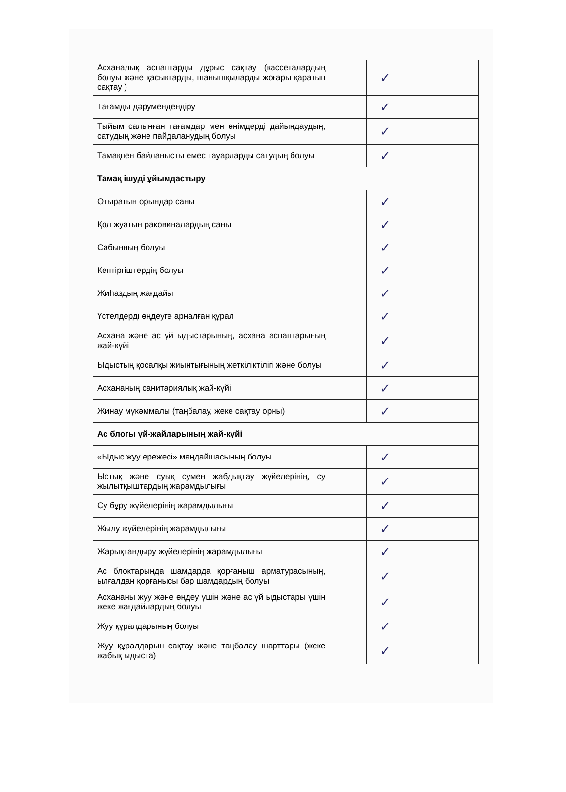| Асханалық аспаптарды дұрыс сақтау (кассеталардың болуы және қасықтарды, шанышқыларды жоғары қаратып сақтау ) | | ✓ | | |
| Тағамды дәрумендендіру | | ✓ | | |
| Тыйым салынған тағамдар мен өнімдерді дайындаудың, сатудың және пайдаланудың болуы | | ✓ | | |
| Тамақпен байланысты емес тауарларды сатудың болуы | | ✓ | | |
| Тамақ ішуді ұйымдастыру | | | | |
| Отыратын орындар саны | | ✓ | | |
| Қол жуатын раковиналардың саны | | ✓ | | |
| Сабынның болуы | | ✓ | | |
| Кептіргіштердің болуы | | ✓ | | |
| Жиһаздың жағдайы | | ✓ | | |
| Үстелдерді өңдеуге арналған құрал | | ✓ | | |
| Асхана және ас үй ыдыстарының, асхана аспаптарының жай-күйі | | ✓ | | |
| Ыдыстың қосалқы жиынтығының жеткіліктілігі және болуы | | ✓ | | |
| Асхананың санитариялық жай-күйі | | ✓ | | |
| Жинау мүкәммалы (таңбалау, жеке сақтау орны) | | ✓ | | |
| Ас блогы үй-жайларының жай-күйі | | | | |
| «Ыдыс жуу ережесі» маңдайшасының болуы | | ✓ | | |
| Ыстық және суық сумен жабдықтау жүйелерінің, су жылытқыштардың жарамдылығы | | ✓ | | |
| Су бұру жүйелерінің жарамдылығы | | ✓ | | |
| Жылу жүйелерінің жарамдылығы | | ✓ | | |
| Жарықтандыру жүйелерінің жарамдылығы | | ✓ | | |
| Ас блоктарында шамдарда қорғаныш арматурасының, ылғалдан қорғанысы бар шамдардың болуы | | ✓ | | |
| Асхананы жуу және өңдеу үшін және ас үй ыдыстары үшін жеке жағдайлардың болуы | | ✓ | | |
| Жуу құралдарының болуы | | ✓ | | |
| Жуу құралдарын сақтау және таңбалау шарттары (жеке жабық ыдыста) | | ✓ | | |